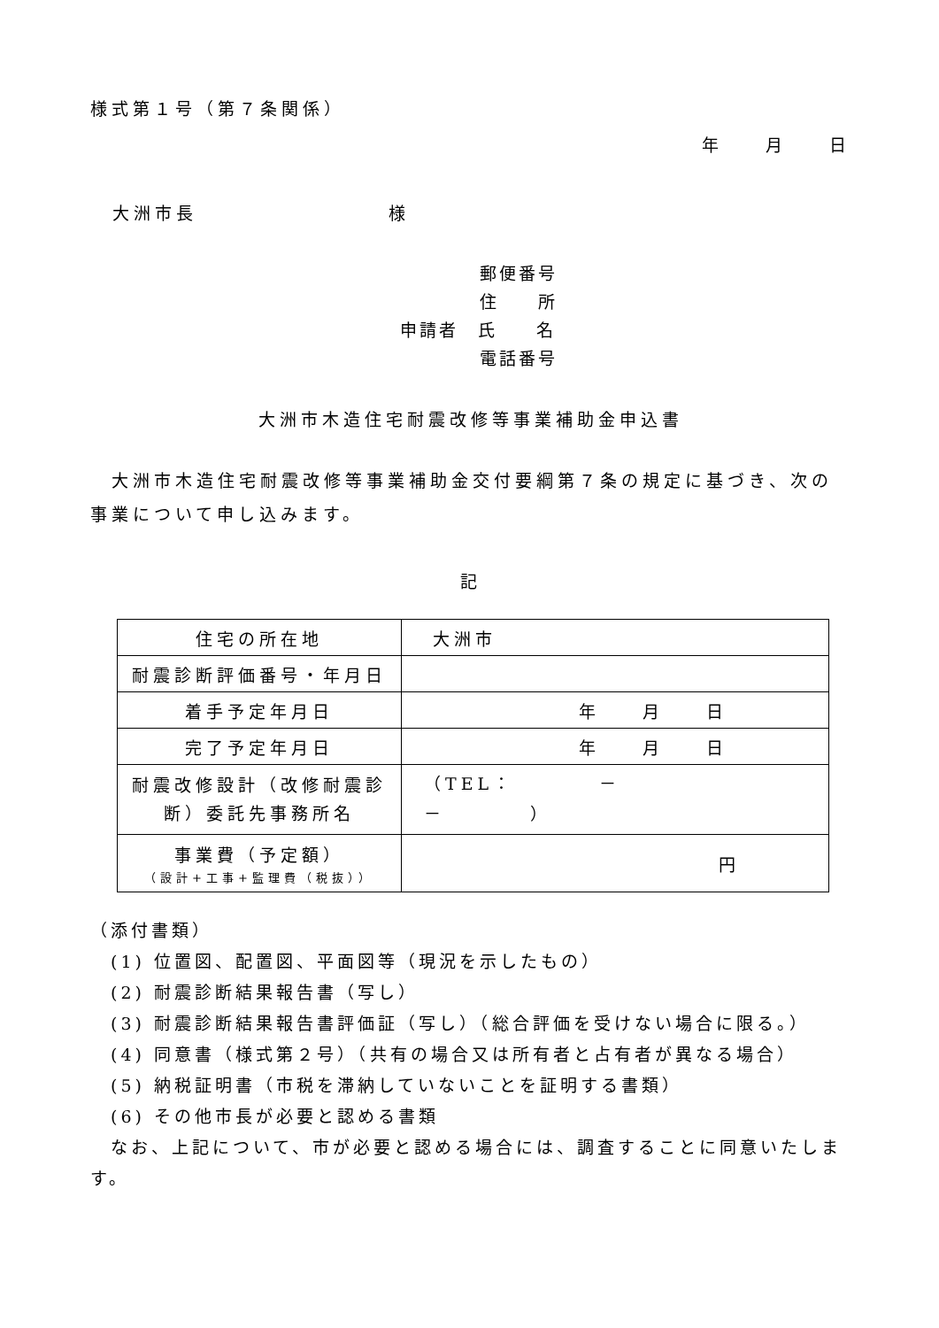様式第１号（第７条関係）
年　　月　　日
大洲市長　　　　　　　　　様
郵便番号
住　　所
申請者　氏　　名
電話番号
大洲市木造住宅耐震改修等事業補助金申込書
　大洲市木造住宅耐震改修等事業補助金交付要綱第７条の規定に基づき、次の事業について申し込みます。
記
| 住宅の所在地 | 大洲市 |
| 耐震診断評価番号・年月日 | |
| 着手予定年月日 | 年 月 日 |
| 完了予定年月日 | 年 月 日 |
| 耐震改修設計（改修耐震診断）委託先事務所名 | （TEL： － － ） |
| 事業費（予定額） （設計+工事+監理費（税抜）） | 円 |
（添付書類）
　(1) 位置図、配置図、平面図等（現況を示したもの）
　(2) 耐震診断結果報告書（写し）
　(3) 耐震診断結果報告書評価証（写し）（総合評価を受けない場合に限る。）
　(4) 同意書（様式第２号）（共有の場合又は所有者と占有者が異なる場合）
　(5) 納税証明書（市税を滞納していないことを証明する書類）
　(6) その他市長が必要と認める書類
　なお、上記について、市が必要と認める場合には、調査することに同意いたします。